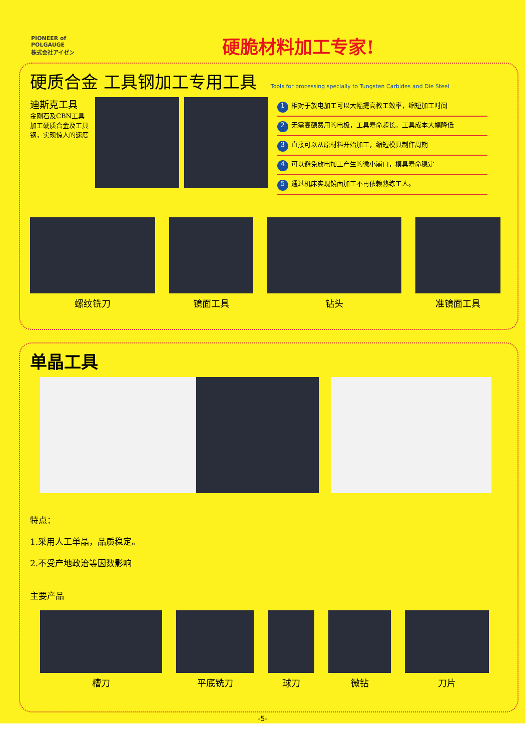PIONEER of POLGAUGE
株式会社アイゼン
硬脆材料加工专家!
硬质合金 工具钢加工专用工具
Tools for processing specially to Tungsten Carbides and Die Steel
迪斯克工具
金刚石及CBN工具加工硬质合金及工具钢，实现惊人的速度
1 相对于放电加工可以大幅提高教工效率，缩短加工时间
2 无需高额费用的电极，工具寿命超长。工具成本大幅降低
3 直接可以从原材料开始加工，缩短模具制作周期
4 可以避免放电加工产生的微小崩口，模具寿命稳定
5 通过机床实现镜面加工不再依赖熟练工人。
螺纹铣刀 镜面工具 钻头 准镜面工具
单晶工具
特点：
1.采用人工单晶，品质稳定。
2.不受产地政治等因数影响
主要产品
槽刀 平底铣刀 球刀 微钻 刀片
-5-